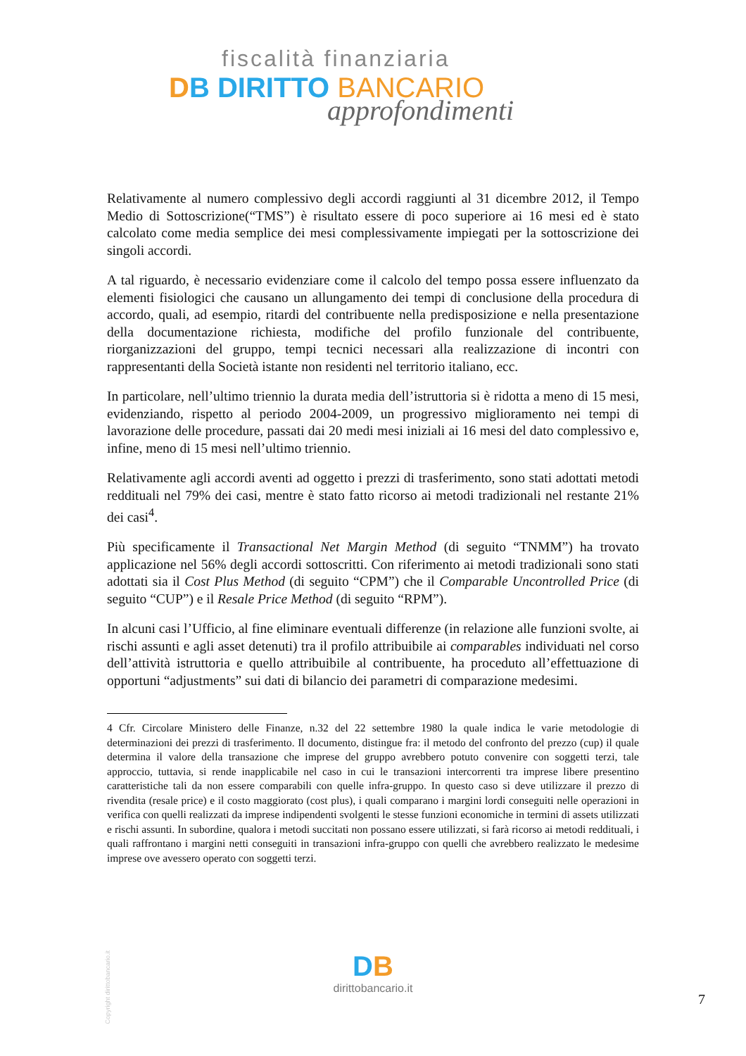fiscalità finanziaria
DB DIRITTO BANCARIO
approfondimenti
Relativamente al numero complessivo degli accordi raggiunti al 31 dicembre 2012, il Tempo Medio di Sottoscrizione(“TMS”) è risultato essere di poco superiore ai 16 mesi ed è stato calcolato come media semplice dei mesi complessivamente impiegati per la sottoscrizione dei singoli accordi.
A tal riguardo, è necessario evidenziare come il calcolo del tempo possa essere influenzato da elementi fisiologici che causano un allungamento dei tempi di conclusione della procedura di accordo, quali, ad esempio, ritardi del contribuente nella predisposizione e nella presentazione della documentazione richiesta, modifiche del profilo funzionale del contribuente, riorganizzazioni del gruppo, tempi tecnici necessari alla realizzazione di incontri con rappresentanti della Società istante non residenti nel territorio italiano, ecc.
In particolare, nell’ultimo triennio la durata media dell’istruttoria si è ridotta a meno di 15 mesi, evidenziando, rispetto al periodo 2004-2009, un progressivo miglioramento nei tempi di lavorazione delle procedure, passati dai 20 medi mesi iniziali ai 16 mesi del dato complessivo e, infine, meno di 15 mesi nell’ultimo triennio.
Relativamente agli accordi aventi ad oggetto i prezzi di trasferimento, sono stati adottati metodi reddituali nel 79% dei casi, mentre è stato fatto ricorso ai metodi tradizionali nel restante 21% dei casi<sup>4</sup>.
Più specificamente il Transactional Net Margin Method (di seguito “TNMM”) ha trovato applicazione nel 56% degli accordi sottoscritti. Con riferimento ai metodi tradizionali sono stati adottati sia il Cost Plus Method (di seguito “CPM”) che il Comparable Uncontrolled Price (di seguito “CUP”) e il Resale Price Method (di seguito “RPM”).
In alcuni casi l’Ufficio, al fine eliminare eventuali differenze (in relazione alle funzioni svolte, ai rischi assunti e agli asset detenuti) tra il profilo attribuibile ai comparables individuati nel corso dell’attività istruttoria e quello attribuibile al contribuente, ha proceduto all’effettuazione di opportuni “adjustments” sui dati di bilancio dei parametri di comparazione medesimi.
4 Cfr. Circolare Ministero delle Finanze, n.32 del 22 settembre 1980 la quale indica le varie metodologie di determinazioni dei prezzi di trasferimento. Il documento, distingue fra: il metodo del confronto del prezzo (cup) il quale determina il valore della transazione che imprese del gruppo avrebbero potuto convenire con soggetti terzi, tale approccio, tuttavia, si rende inapplicabile nel caso in cui le transazioni intercorrenti tra imprese libere presentino caratteristiche tali da non essere comparabili con quelle infra-gruppo. In questo caso si deve utilizzare il prezzo di rivendita (resale price) e il costo maggiorato (cost plus), i quali comparano i margini lordi conseguiti nelle operazioni in verifica con quelli realizzati da imprese indipendenti svolgenti le stesse funzioni economiche in termini di assets utilizzati e rischi assunti. In subordine, qualora i metodi succitati non possano essere utilizzati, si farà ricorso ai metodi reddituali, i quali raffrontano i margini netti conseguiti in transazioni infra-gruppo con quelli che avrebbero realizzato le medesime imprese ove avessero operato con soggetti terzi.
Copyright dirittobancario.it
DB
dirittobancario.it
7